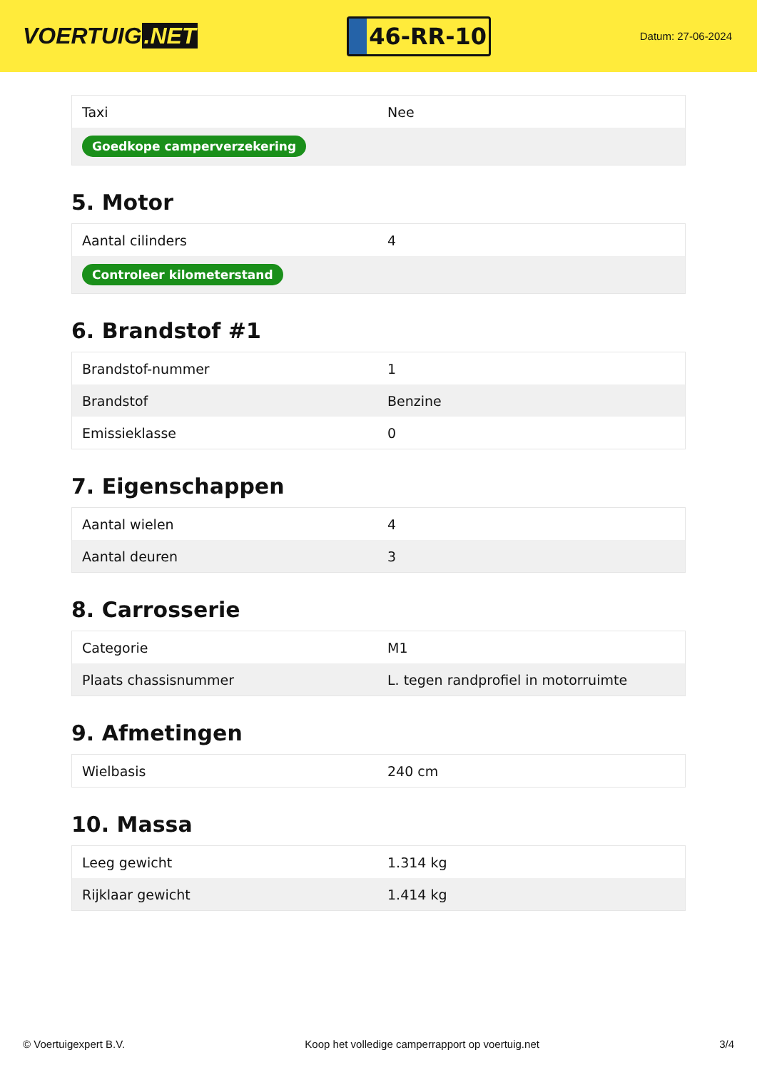VOERTUIG.NET
46-RR-10
Datum: 27-06-2024
| Taxi | Nee |
| Goedkope camperverzekering | |
5. Motor
| Aantal cilinders | 4 |
| Controleer kilometerstand | |
6. Brandstof #1
| Brandstof-nummer | 1 |
| Brandstof | Benzine |
| Emissieklasse | 0 |
7. Eigenschappen
| Aantal wielen | 4 |
| Aantal deuren | 3 |
8. Carrosserie
| Categorie | M1 |
| Plaats chassisnummer | L. tegen randprofiel in motorruimte |
9. Afmetingen
| Wielbasis | 240 cm |
10. Massa
| Leeg gewicht | 1.314 kg |
| Rijklaar gewicht | 1.414 kg |
© Voertuigexpert B.V. Koop het volledige camperrapport op voertuig.net 3/4